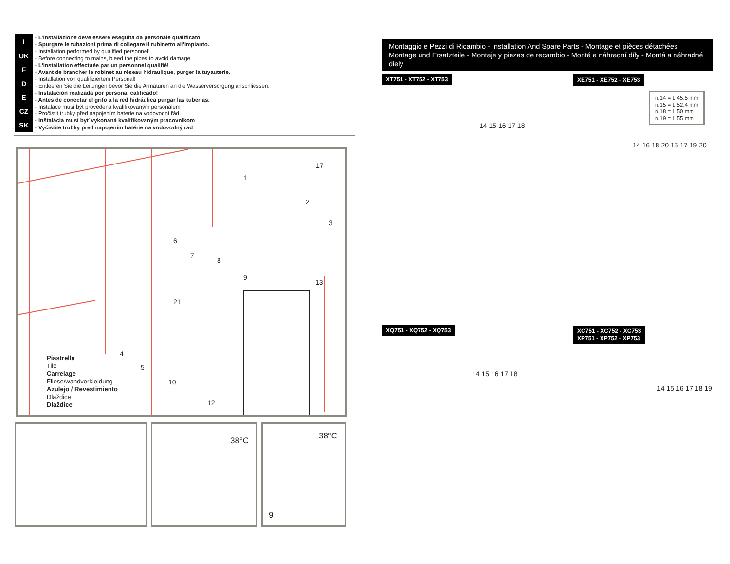I
UK
F
D
E
CZ
SK
- L’installazione deve essere eseguita da personale qualificato!
- Spurgare le tubazioni prima di collegare il rubinetto all'impianto.
- Installation performed by qualified personnel!
- Before connecting to mains, bleed the pipes to avoid damage.
- L'installation effectuée par un personnel qualifié!
- Avant de brancher le robinet au rèseau hidraulique, purger la tuyauterie.
- Installation von qualifiziertem Personal!
- Entleeren Sie die Leitungen bevor Sie die Armaturen an die Wasserversorgung anschliessen.
- Instalación realizada por personal calificado!
- Antes de conectar el grifo a la red hidráulica purgar las tuberias.
- Instalace musí být provedena kvalifikovaným personálem
- Pročistit trubky před napojením baterie na vodovodní řád.
- Inštalácia musí byť vykonaná kvalifikovaným pracovníkom
- Vyčistite trubky pred napojením batérie na vodovodný rad
1
2
3
4
5
6
7
8
9
10
12
13
17
21
Piastrella
Tile
Carrelage
Fliese/wandverkleidung
Azulejo / Revestimiento
Dlaždice
Dlaždice
38°C 38°C
9
Montaggio e Pezzi di Ricambio - Installation And Spare Parts - Montage et pièces détachées
Montage und Ersatzteile - Montaje y piezas de recambio - Montá a náhradní díly - Montá a náhradné diely
XT751 - XT752 - XT753 XE751 - XE752 - XE753
n.14 = L 45.5 mm
n.15 = L 52.4 mm
n.18 = L 50 mm
n.19 = L 55 mm
XQ751 - XQ752 - XQ753
XC751 - XC752 - XC753
XP751 - XP752 - XP753
14 15 16 17 18
14 16 18 20 15 17 19 20
14 15 16 17 18
14 15 16 17 18 19